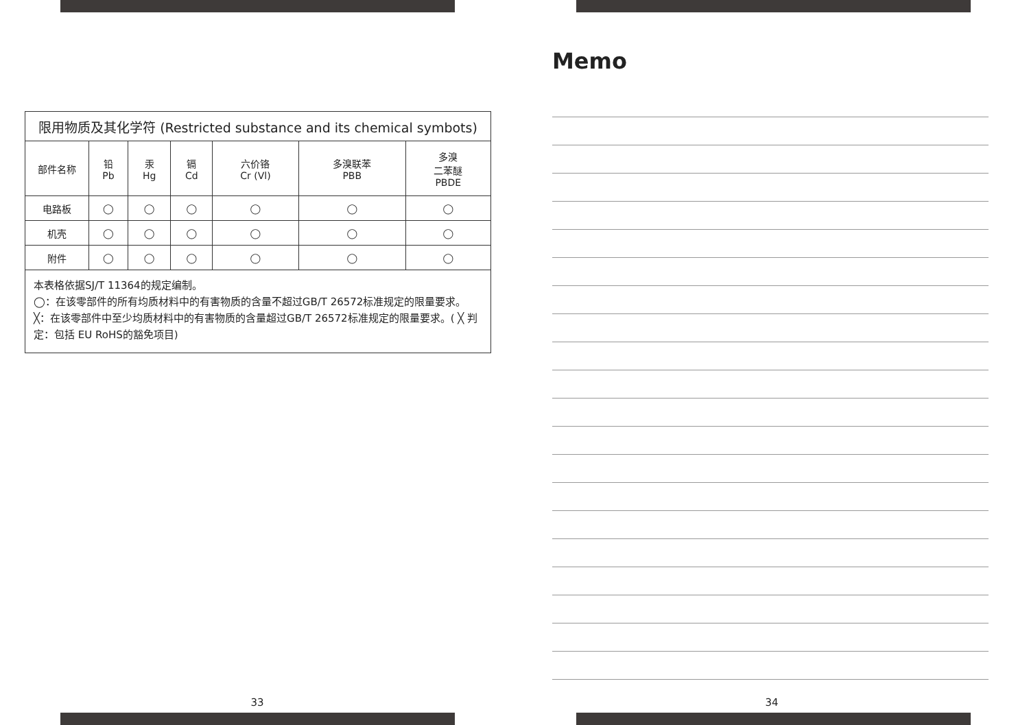| 限用物质及其化学符 (Restricted substance and its chemical symbots) | | | | | | |
| --- | --- | --- | --- | --- | --- | --- |
| 部件名称 | 铅 Pb | 汞 Hg | 镉 Cd | 六价铬 Cr (Vl) | 多溴联苯 PBB | 多溴 二苯醚 PBDE |
| 电路板 | ◯ | ◯ | ◯ | ◯ | ◯ | ◯ |
| 机壳 | ◯ | ◯ | ◯ | ◯ | ◯ | ◯ |
| 附件 | ◯ | ◯ | ◯ | ◯ | ◯ | ◯ |
| 本表格依据SJ/T 11364的规定编制。 ◯：在该零部件的所有均质材料中的有害物质的含量不超过GB/T 26572标准规定的限量要求。 ╳：在该零部件中至少均质材料中的有害物质的含量超过GB/T 26572标准规定的限量要求。( ╳ 判定：包括 EU RoHS的豁免项目) | | | | | | |
33
Memo
34